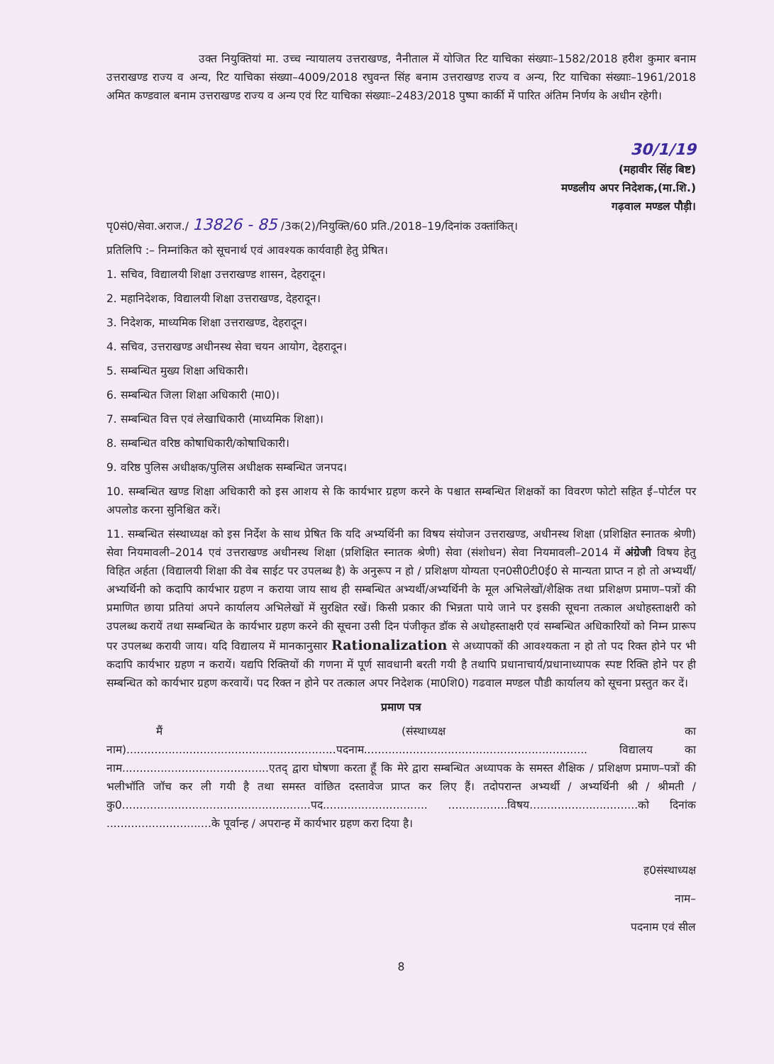उक्त नियुक्तियां मा. उच्च न्यायालय उत्तराखण्ड, नैनीताल में योजित रिट याचिका संख्याः–1582/2018 हरीश कुमार बनाम उत्तराखण्ड राज्य व अन्य, रिट याचिका संख्या–4009/2018 रघुवन्त सिंह बनाम उत्तराखण्ड राज्य व अन्य, रिट याचिका संख्याः–1961/2018 अमित कण्डवाल बनाम उत्तराखण्ड राज्य व अन्य एवं रिट याचिका संख्याः–2483/2018 पुष्पा कार्की में पारित अंतिम निर्णय के अधीन रहेगी।
30/1/19
(महावीर सिंह बिष्ट)
मण्डलीय अपर निदेशक,(मा.शि.)
गढ़वाल मण्डल पौड़ी।
पृ0सं0/सेवा.अराज./ 13826 - 85 /3क(2)/नियुक्ति/60 प्रति./2018–19/दिनांक उक्तांकित्।
प्रतिलिपि :– निम्नांकित को सूचनार्थ एवं आवश्यक कार्यवाही हेतु प्रेषित।
1. सचिव, विद्यालयी शिक्षा उत्तराखण्ड शासन, देहरादून।
2. महानिदेशक, विद्यालयी शिक्षा उत्तराखण्ड, देहरादून।
3. निदेशक, माध्यमिक शिक्षा उत्तराखण्ड, देहरादून।
4. सचिव, उत्तराखण्ड अधीनस्थ सेवा चयन आयोग, देहरादून।
5. सम्बन्धित मुख्य शिक्षा अधिकारी।
6. सम्बन्धित जिला शिक्षा अधिकारी (मा0)।
7. सम्बन्धित वित्त एवं लेखाधिकारी (माध्यमिक शिक्षा)।
8. सम्बन्धित वरिष्ठ कोषाधिकारी/कोषाधिकारी।
9. वरिष्ठ पुलिस अधीक्षक/पुलिस अधीक्षक सम्बन्धित जनपद।
10. सम्बन्धित खण्ड शिक्षा अधिकारी को इस आशय से कि कार्यभार ग्रहण करने के पश्चात सम्बन्धित शिक्षकों का विवरण फोटो सहित ई–पोर्टल पर अपलोड करना सुनिश्चित करें।
11. सम्बन्धित संस्थाध्यक्ष को इस निर्देश के साथ प्रेषित कि यदि अभ्यर्थिनी का विषय संयोजन उत्तराखण्ड, अधीनस्थ शिक्षा (प्रशिक्षित स्नातक श्रेणी) सेवा नियमावली–2014 एवं उत्तराखण्ड अधीनस्थ शिक्षा (प्रशिक्षित स्नातक श्रेणी) सेवा (संशोधन) सेवा नियमावली–2014 में अंग्रेजी विषय हेतु विहित अर्हता (विद्यालयी शिक्षा की वेब साईट पर उपलब्ध है) के अनुरूप न हो / प्रशिक्षण योग्यता एन0सी0टी0ई0 से मान्यता प्राप्त न हो तो अभ्यर्थी/अभ्यर्थिनी को कदापि कार्यभार ग्रहण न कराया जाय साथ ही सम्बन्धित अभ्यर्थी/अभ्यर्थिनी के मूल अभिलेखों/शैक्षिक तथा प्रशिक्षण प्रमाण–पत्रों की प्रमाणित छाया प्रतियां अपने कार्यालय अभिलेखों में सुरक्षित रखें। किसी प्रकार की भिन्नता पाये जाने पर इसकी सूचना तत्काल अधोहस्ताक्षरी को उपलब्ध करायें तथा सम्बन्धित के कार्यभार ग्रहण करने की सूचना उसी दिन पंजीकृत डॉक से अधोहस्ताक्षरी एवं सम्बन्धित अधिकारियों को निम्न प्रारूप पर उपलब्ध करायी जाय। यदि विद्यालय में मानकानुसार Rationalization से अध्यापकों की आवश्यकता न हो तो पद रिक्त होने पर भी कदापि कार्यभार ग्रहण न करायें। यद्यपि रिक्तियों की गणना में पूर्ण सावधानी बरती गयी है तथापि प्रधानाचार्य/प्रधानाध्यापक स्पष्ट रिक्ति होने पर ही सम्बन्धित को कार्यभार ग्रहण करवायें। पद रिक्त न होने पर तत्काल अपर निदेशक (मा0शि0) गढवाल मण्डल पौडी कार्यालय को सूचना प्रस्तुत कर दें।
प्रमाण पत्र
मैं (संस्थाध्यक्ष का नाम)............................................................पदनाम................................................................ विद्यालय का नाम..........................................एतद् द्वारा घोषणा करता हूँ कि मेरे द्वारा सम्बन्धित अध्यापक के समस्त शैक्षिक / प्रशिक्षण प्रमाण–पत्रों की भलीभॉति जॉच कर ली गयी है तथा समस्त वांछित दस्तावेज प्राप्त कर लिए हैं। तदोपरान्त अभ्यर्थी / अभ्यर्थिनी श्री / श्रीमती /कु0......................................................पद.............................. .................विषय...............................को दिनांक ..............................के पूर्वान्ह / अपरान्ह में कार्यभार ग्रहण करा दिया है।
ह0संस्थाध्यक्ष
नाम–
पदनाम एवं सील
8